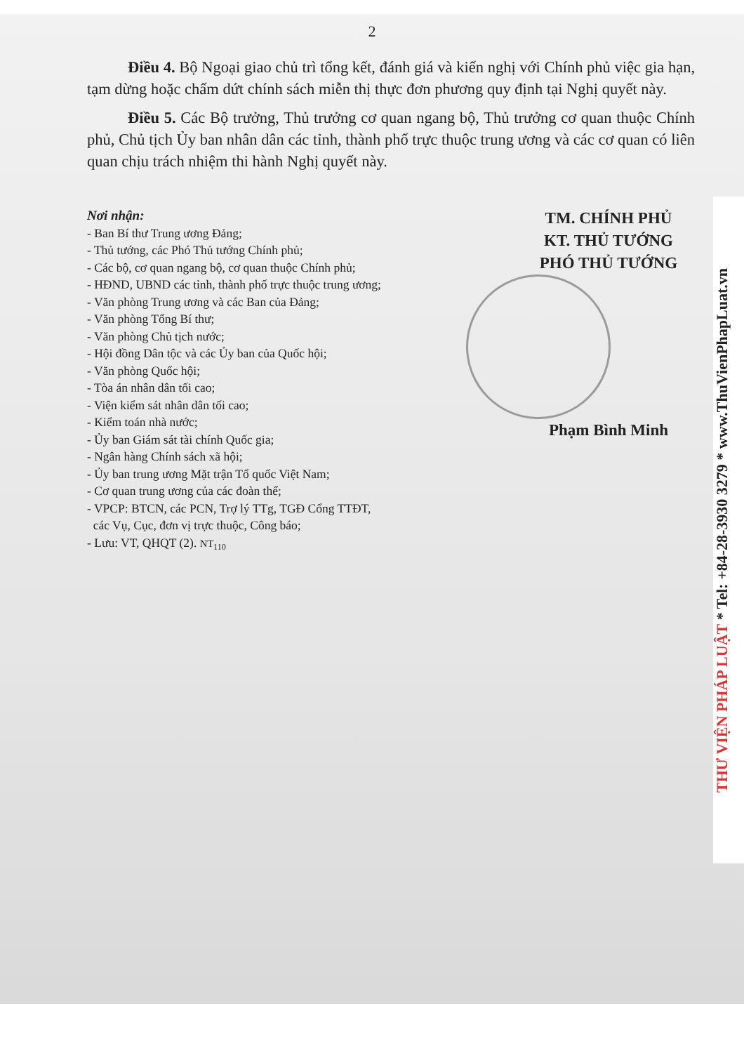2
Điều 4. Bộ Ngoại giao chủ trì tổng kết, đánh giá và kiến nghị với Chính phủ việc gia hạn, tạm dừng hoặc chấm dứt chính sách miễn thị thực đơn phương quy định tại Nghị quyết này.
Điều 5. Các Bộ trưởng, Thủ trưởng cơ quan ngang bộ, Thủ trưởng cơ quan thuộc Chính phủ, Chủ tịch Ủy ban nhân dân các tỉnh, thành phố trực thuộc trung ương và các cơ quan có liên quan chịu trách nhiệm thi hành Nghị quyết này.
Nơi nhận:
- Ban Bí thư Trung ương Đảng;
- Thủ tướng, các Phó Thủ tướng Chính phủ;
- Các bộ, cơ quan ngang bộ, cơ quan thuộc Chính phủ;
- HĐND, UBND các tỉnh, thành phố trực thuộc trung ương;
- Văn phòng Trung ương và các Ban của Đảng;
- Văn phòng Tổng Bí thư;
- Văn phòng Chủ tịch nước;
- Hội đồng Dân tộc và các Ủy ban của Quốc hội;
- Văn phòng Quốc hội;
- Tòa án nhân dân tối cao;
- Viện kiểm sát nhân dân tối cao;
- Kiểm toán nhà nước;
- Ủy ban Giám sát tài chính Quốc gia;
- Ngân hàng Chính sách xã hội;
- Ủy ban trung ương Mặt trận Tổ quốc Việt Nam;
- Cơ quan trung ương của các đoàn thể;
- VPCP: BTCN, các PCN, Trợ lý TTg, TGĐ Cổng TTĐT,
các Vụ, Cục, đơn vị trực thuộc, Công báo;
- Lưu: VT, QHQT (2). NT<sub>110</sub>
TM. CHÍNH PHỦ
KT. THỦ TƯỚNG
PHÓ THỦ TƯỚNG
Phạm Bình Minh
THƯ VIỆN PHÁP LUẬT * Tel: +84-28-3930 3279 * www.ThuVienPhapLuat.vn